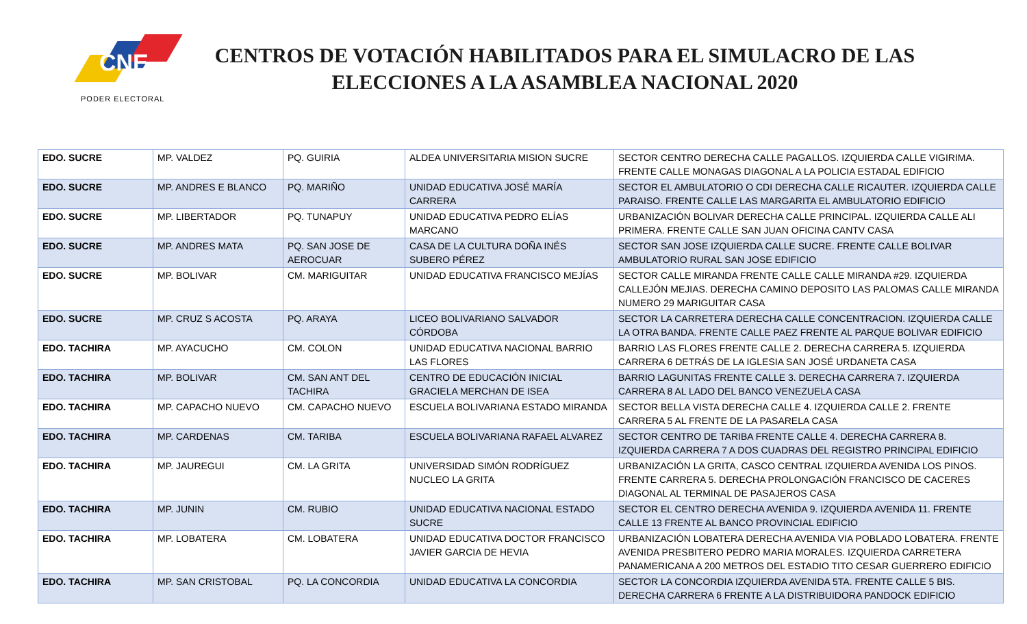CNE
PODER ELECTORAL
CENTROS DE VOTACIÓN HABILITADOS PARA EL SIMULACRO DE LAS ELECCIONES A LA ASAMBLEA NACIONAL 2020
| EDO. SUCRE | MP. VALDEZ | PQ. GUIRIA | ALDEA UNIVERSITARIA MISION SUCRE | SECTOR CENTRO DERECHA CALLE PAGALLOS. IZQUIERDA CALLE VIGIRIMA. FRENTE CALLE MONAGAS DIAGONAL A LA POLICIA ESTADAL EDIFICIO |
| EDO. SUCRE | MP. ANDRES E BLANCO | PQ. MARIÑO | UNIDAD EDUCATIVA JOSÉ MARÍA CARRERA | SECTOR EL AMBULATORIO O CDI DERECHA CALLE RICAUTER. IZQUIERDA CALLE PARAISO. FRENTE CALLE LAS MARGARITA EL AMBULATORIO EDIFICIO |
| EDO. SUCRE | MP. LIBERTADOR | PQ. TUNAPUY | UNIDAD EDUCATIVA PEDRO ELÍAS MARCANO | URBANIZACIÓN BOLIVAR DERECHA CALLE PRINCIPAL. IZQUIERDA CALLE ALI PRIMERA. FRENTE CALLE SAN JUAN OFICINA CANTV CASA |
| EDO. SUCRE | MP. ANDRES MATA | PQ. SAN JOSE DE AEROCUAR | CASA DE LA CULTURA DOÑA INÉS SUBERO PÉREZ | SECTOR SAN JOSE IZQUIERDA CALLE SUCRE. FRENTE CALLE BOLIVAR AMBULATORIO RURAL SAN JOSE EDIFICIO |
| EDO. SUCRE | MP. BOLIVAR | CM. MARIGUITAR | UNIDAD EDUCATIVA FRANCISCO MEJÍAS | SECTOR CALLE MIRANDA FRENTE CALLE CALLE MIRANDA #29. IZQUIERDA CALLEJÓN MEJIAS. DERECHA CAMINO DEPOSITO LAS PALOMAS CALLE MIRANDA NUMERO 29 MARIGUITAR CASA |
| EDO. SUCRE | MP. CRUZ S ACOSTA | PQ. ARAYA | LICEO BOLIVARIANO SALVADOR CÓRDOBA | SECTOR LA CARRETERA DERECHA CALLE CONCENTRACION. IZQUIERDA CALLE LA OTRA BANDA. FRENTE CALLE PAEZ FRENTE AL PARQUE BOLIVAR EDIFICIO |
| EDO. TACHIRA | MP. AYACUCHO | CM. COLON | UNIDAD EDUCATIVA NACIONAL BARRIO LAS FLORES | BARRIO LAS FLORES FRENTE CALLE 2. DERECHA CARRERA 5. IZQUIERDA CARRERA 6 DETRÁS DE LA IGLESIA SAN JOSÉ URDANETA CASA |
| EDO. TACHIRA | MP. BOLIVAR | CM. SAN ANT DEL TACHIRA | CENTRO DE EDUCACIÓN INICIAL GRACIELA MERCHAN DE ISEA | BARRIO LAGUNITAS FRENTE CALLE 3. DERECHA CARRERA 7. IZQUIERDA CARRERA 8 AL LADO DEL BANCO VENEZUELA CASA |
| EDO. TACHIRA | MP. CAPACHO NUEVO | CM. CAPACHO NUEVO | ESCUELA BOLIVARIANA ESTADO MIRANDA | SECTOR BELLA VISTA DERECHA CALLE 4. IZQUIERDA CALLE 2. FRENTE CARRERA 5 AL FRENTE DE LA PASARELA CASA |
| EDO. TACHIRA | MP. CARDENAS | CM. TARIBA | ESCUELA BOLIVARIANA RAFAEL ALVAREZ | SECTOR CENTRO DE TARIBA FRENTE CALLE 4. DERECHA CARRERA 8. IZQUIERDA CARRERA 7 A DOS CUADRAS DEL REGISTRO PRINCIPAL EDIFICIO |
| EDO. TACHIRA | MP. JAUREGUI | CM. LA GRITA | UNIVERSIDAD SIMÓN RODRÍGUEZ NUCLEO LA GRITA | URBANIZACIÓN LA GRITA, CASCO CENTRAL IZQUIERDA AVENIDA LOS PINOS. FRENTE CARRERA 5. DERECHA PROLONGACIÓN FRANCISCO DE CACERES DIAGONAL AL TERMINAL DE PASAJEROS CASA |
| EDO. TACHIRA | MP. JUNIN | CM. RUBIO | UNIDAD EDUCATIVA NACIONAL ESTADO SUCRE | SECTOR EL CENTRO DERECHA AVENIDA 9. IZQUIERDA AVENIDA 11. FRENTE CALLE 13 FRENTE AL BANCO PROVINCIAL EDIFICIO |
| EDO. TACHIRA | MP. LOBATERA | CM. LOBATERA | UNIDAD EDUCATIVA DOCTOR FRANCISCO JAVIER GARCIA DE HEVIA | URBANIZACIÓN LOBATERA DERECHA AVENIDA VIA POBLADO LOBATERA. FRENTE AVENIDA PRESBITERO PEDRO MARIA MORALES. IZQUIERDA CARRETERA PANAMERICANA A 200 METROS DEL ESTADIO TITO CESAR GUERRERO EDIFICIO |
| EDO. TACHIRA | MP. SAN CRISTOBAL | PQ. LA CONCORDIA | UNIDAD EDUCATIVA LA CONCORDIA | SECTOR LA CONCORDIA IZQUIERDA AVENIDA 5TA. FRENTE CALLE 5 BIS. DERECHA CARRERA 6 FRENTE A LA DISTRIBUIDORA PANDOCK EDIFICIO |